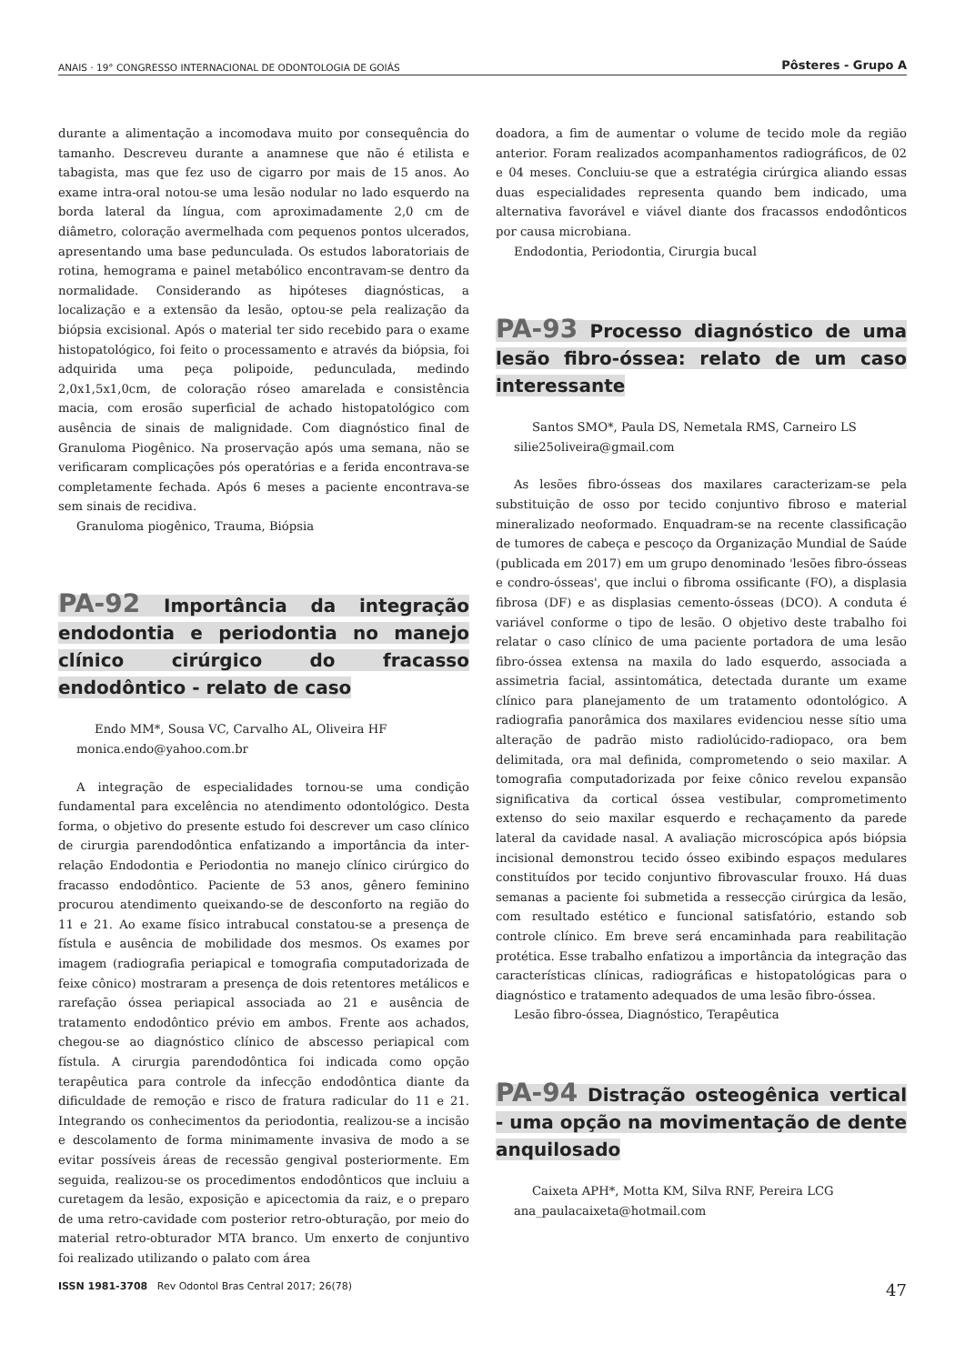ANAIS · 19° CONGRESSO INTERNACIONAL DE ODONTOLOGIA DE GOIÁS Pôsteres - Grupo A
durante a alimentação a incomodava muito por consequência do tamanho. Descreveu durante a anamnese que não é etilista e tabagista, mas que fez uso de cigarro por mais de 15 anos. Ao exame intra-oral notou-se uma lesão nodular no lado esquerdo na borda lateral da língua, com aproximadamente 2,0 cm de diâmetro, coloração avermelhada com pequenos pontos ulcerados, apresentando uma base pedunculada. Os estudos laboratoriais de rotina, hemograma e painel metabólico encontravam-se dentro da normalidade. Considerando as hipóteses diagnósticas, a localização e a extensão da lesão, optou-se pela realização da biópsia excisional. Após o material ter sido recebido para o exame histopatológico, foi feito o processamento e através da biópsia, foi adquirida uma peça polipoide, pedunculada, medindo 2,0x1,5x1,0cm, de coloração róseo amarelada e consistência macia, com erosão superficial de achado histopatológico com ausência de sinais de malignidade. Com diagnóstico final de Granuloma Piogênico. Na proservação após uma semana, não se verificaram complicações pós operatórias e a ferida encontrava-se completamente fechada. Após 6 meses a paciente encontrava-se sem sinais de recidiva.
Granuloma piogênico, Trauma, Biópsia
PA-92 Importância da integração endodontia e periodontia no manejo clínico cirúrgico do fracasso endodôntico - relato de caso
Endo MM*, Sousa VC, Carvalho AL, Oliveira HF
monica.endo@yahoo.com.br
A integração de especialidades tornou-se uma condição fundamental para excelência no atendimento odontológico. Desta forma, o objetivo do presente estudo foi descrever um caso clínico de cirurgia parendodôntica enfatizando a importância da inter-relação Endodontia e Periodontia no manejo clínico cirúrgico do fracasso endodôntico. Paciente de 53 anos, gênero feminino procurou atendimento queixando-se de desconforto na região do 11 e 21. Ao exame físico intrabucal constatou-se a presença de fístula e ausência de mobilidade dos mesmos. Os exames por imagem (radiografia periapical e tomografia computadorizada de feixe cônico) mostraram a presença de dois retentores metálicos e rarefação óssea periapical associada ao 21 e ausência de tratamento endodôntico prévio em ambos. Frente aos achados, chegou-se ao diagnóstico clínico de abscesso periapical com fístula. A cirurgia parendodôntica foi indicada como opção terapêutica para controle da infecção endodôntica diante da dificuldade de remoção e risco de fratura radicular do 11 e 21. Integrando os conhecimentos da periodontia, realizou-se a incisão e descolamento de forma minimamente invasiva de modo a se evitar possíveis áreas de recessão gengival posteriormente. Em seguida, realizou-se os procedimentos endodônticos que incluiu a curetagem da lesão, exposição e apicectomia da raiz, e o preparo de uma retro-cavidade com posterior retro-obturação, por meio do material retro-obturador MTA branco. Um enxerto de conjuntivo foi realizado utilizando o palato com área
doadora, a fim de aumentar o volume de tecido mole da região anterior. Foram realizados acompanhamentos radiográficos, de 02 e 04 meses. Concluiu-se que a estratégia cirúrgica aliando essas duas especialidades representa quando bem indicado, uma alternativa favorável e viável diante dos fracassos endodônticos por causa microbiana.
Endodontia, Periodontia, Cirurgia bucal
PA-93 Processo diagnóstico de uma lesão fibro-óssea: relato de um caso interessante
Santos SMO*, Paula DS, Nemetala RMS, Carneiro LS
silie25oliveira@gmail.com
As lesões fibro-ósseas dos maxilares caracterizam-se pela substituição de osso por tecido conjuntivo fibroso e material mineralizado neoformado. Enquadram-se na recente classificação de tumores de cabeça e pescoço da Organização Mundial de Saúde (publicada em 2017) em um grupo denominado 'lesões fibro-ósseas e condro-ósseas', que inclui o fibroma ossificante (FO), a displasia fibrosa (DF) e as displasias cemento-ósseas (DCO). A conduta é variável conforme o tipo de lesão. O objetivo deste trabalho foi relatar o caso clínico de uma paciente portadora de uma lesão fibro-óssea extensa na maxila do lado esquerdo, associada a assimetria facial, assintomática, detectada durante um exame clínico para planejamento de um tratamento odontológico. A radiografia panorâmica dos maxilares evidenciou nesse sítio uma alteração de padrão misto radiolúcido-radiopaco, ora bem delimitada, ora mal definida, comprometendo o seio maxilar. A tomografia computadorizada por feixe cônico revelou expansão significativa da cortical óssea vestibular, comprometimento extenso do seio maxilar esquerdo e rechaçamento da parede lateral da cavidade nasal. A avaliação microscópica após biópsia incisional demonstrou tecido ósseo exibindo espaços medulares constituídos por tecido conjuntivo fibrovascular frouxo. Há duas semanas a paciente foi submetida a ressecção cirúrgica da lesão, com resultado estético e funcional satisfatório, estando sob controle clínico. Em breve será encaminhada para reabilitação protética. Esse trabalho enfatizou a importância da integração das características clínicas, radiográficas e histopatológicas para o diagnóstico e tratamento adequados de uma lesão fibro-óssea.
Lesão fibro-óssea, Diagnóstico, Terapêutica
PA-94 Distração osteogênica vertical - uma opção na movimentação de dente anquilosado
Caixeta APH*, Motta KM, Silva RNF, Pereira LCG
ana_paulacaixeta@hotmail.com
ISSN 1981-3708 Rev Odontol Bras Central 2017; 26(78) 47